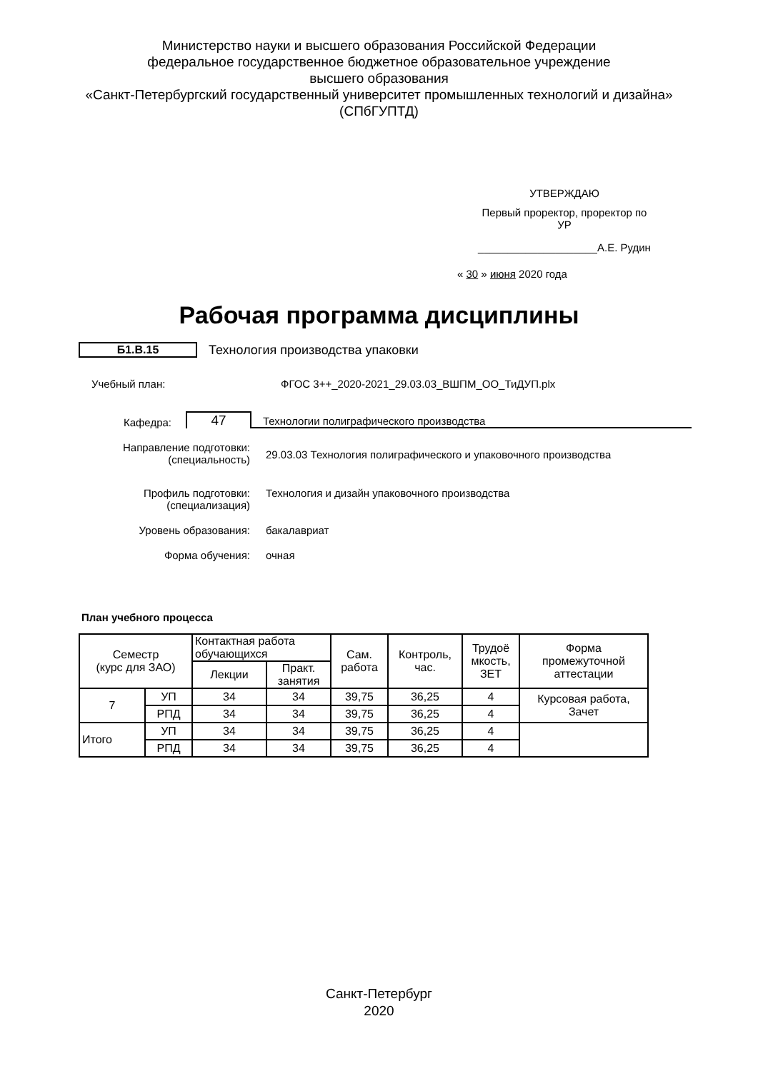Министерство науки и высшего образования Российской Федерации
федеральное государственное бюджетное образовательное учреждение
высшего образования
«Санкт-Петербургский государственный университет промышленных технологий и дизайна»
(СПбГУПТД)
УТВЕРЖДАЮ
Первый проректор, проректор по
УР
____________________А.Е. Рудин
« 30 » июня 2020 года
Рабочая программа дисциплины
Б1.В.15 Технология производства упаковки
Учебный план: ФГОС 3++_2020-2021_29.03.03_ВШПМ_ОО_ТиДУП.plx
Кафедра: 47 Технологии полиграфического производства
Направление подготовки:
(специальность) 29.03.03 Технология полиграфического и упаковочного производства
Профиль подготовки:
(специализация) Технология и дизайн упаковочного производства
Уровень образования: бакалавриат
Форма обучения: очная
План учебного процесса
| Семестр (курс для ЗАО) | | Контактная работа обучающихся | | Сам. работа | Контроль, час. | Трудоё мкость, ЗЕТ | Форма промежуточной аттестации |
| --- | --- | --- | --- | --- | --- | --- | --- |
| | | Лекции | Практ. занятия | | | | |
| 7 | УП | 34 | 34 | 39,75 | 36,25 | 4 | Курсовая работа, Зачет |
| | РПД | 34 | 34 | 39,75 | 36,25 | 4 | |
| Итого | УП | 34 | 34 | 39,75 | 36,25 | 4 | |
| | РПД | 34 | 34 | 39,75 | 36,25 | 4 | |
Санкт-Петербург
2020